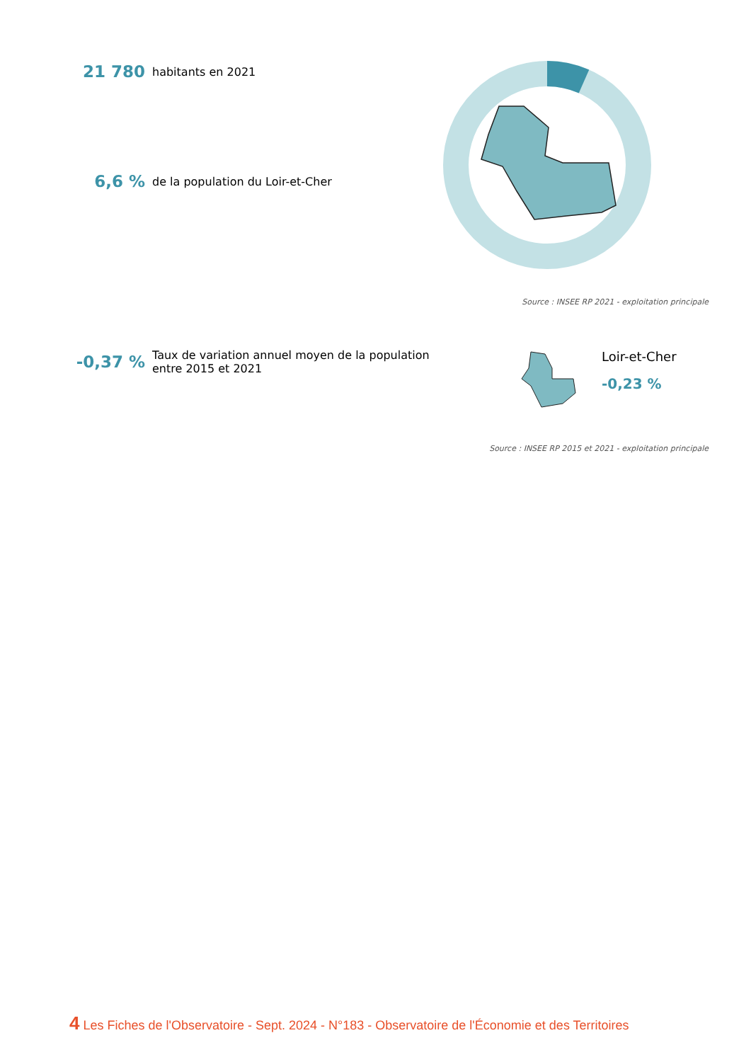21 780 habitants en 2021
6,6 % de la population du Loir-et-Cher
Source : INSEE RP 2021 - exploitation principale
-0,37 % Taux de variation annuel moyen de la population
entre 2015 et 2021
Loir-et-Cher
-0,23 %
Source : INSEE RP 2015 et 2021 - exploitation principale
4 Les Fiches de l'Observatoire - Sept. 2024 - N°183 - Observatoire de l'Économie et des Territoires